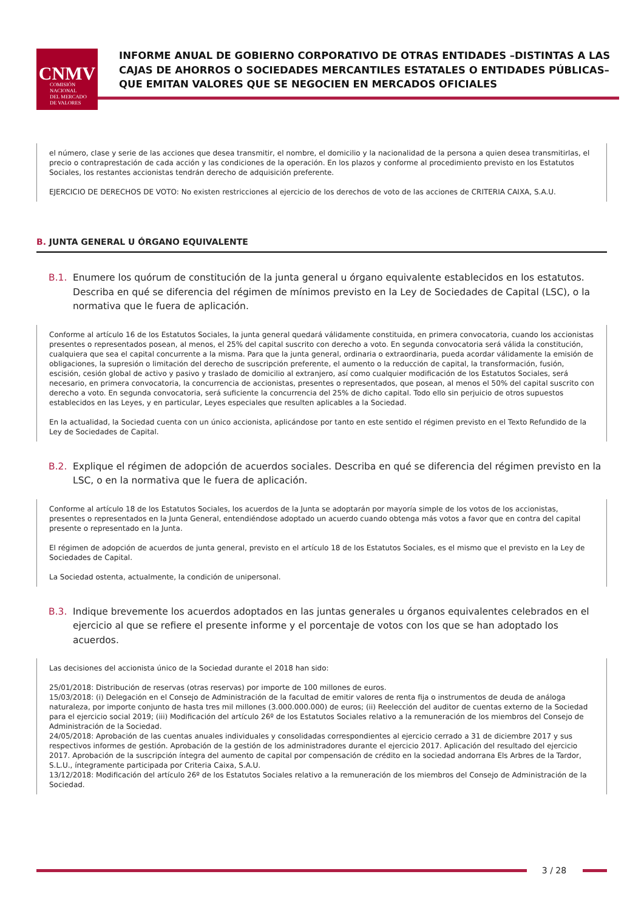CNMV
COMISIÓN
NACIONAL
DEL MERCADO
DE VALORES
INFORME ANUAL DE GOBIERNO CORPORATIVO DE OTRAS ENTIDADES –DISTINTAS A LAS CAJAS DE AHORROS O SOCIEDADES MERCANTILES ESTATALES O ENTIDADES PÚBLICAS– QUE EMITAN VALORES QUE SE NEGOCIEN EN MERCADOS OFICIALES
el número, clase y serie de las acciones que desea transmitir, el nombre, el domicilio y la nacionalidad de la persona a quien desea transmitirlas, el precio o contraprestación de cada acción y las condiciones de la operación. En los plazos y conforme al procedimiento previsto en los Estatutos Sociales, los restantes accionistas tendrán derecho de adquisición preferente.
EJERCICIO DE DERECHOS DE VOTO: No existen restricciones al ejercicio de los derechos de voto de las acciones de CRITERIA CAIXA, S.A.U.
B. JUNTA GENERAL U ÓRGANO EQUIVALENTE
B.1. Enumere los quórum de constitución de la junta general u órgano equivalente establecidos en los estatutos. Describa en qué se diferencia del régimen de mínimos previsto en la Ley de Sociedades de Capital (LSC), o la normativa que le fuera de aplicación.
Conforme al artículo 16 de los Estatutos Sociales, la junta general quedará válidamente constituida, en primera convocatoria, cuando los accionistas presentes o representados posean, al menos, el 25% del capital suscrito con derecho a voto. En segunda convocatoria será válida la constitución, cualquiera que sea el capital concurrente a la misma. Para que la junta general, ordinaria o extraordinaria, pueda acordar válidamente la emisión de obligaciones, la supresión o limitación del derecho de suscripción preferente, el aumento o la reducción de capital, la transformación, fusión, escisión, cesión global de activo y pasivo y traslado de domicilio al extranjero, así como cualquier modificación de los Estatutos Sociales, será necesario, en primera convocatoria, la concurrencia de accionistas, presentes o representados, que posean, al menos el 50% del capital suscrito con derecho a voto. En segunda convocatoria, será suficiente la concurrencia del 25% de dicho capital. Todo ello sin perjuicio de otros supuestos establecidos en las Leyes, y en particular, Leyes especiales que resulten aplicables a la Sociedad.
En la actualidad, la Sociedad cuenta con un único accionista, aplicándose por tanto en este sentido el régimen previsto en el Texto Refundido de la Ley de Sociedades de Capital.
B.2. Explique el régimen de adopción de acuerdos sociales. Describa en qué se diferencia del régimen previsto en la LSC, o en la normativa que le fuera de aplicación.
Conforme al artículo 18 de los Estatutos Sociales, los acuerdos de la Junta se adoptarán por mayoría simple de los votos de los accionistas, presentes o representados en la Junta General, entendiéndose adoptado un acuerdo cuando obtenga más votos a favor que en contra del capital presente o representado en la Junta.
El régimen de adopción de acuerdos de junta general, previsto en el artículo 18 de los Estatutos Sociales, es el mismo que el previsto en la Ley de Sociedades de Capital.
La Sociedad ostenta, actualmente, la condición de unipersonal.
B.3. Indique brevemente los acuerdos adoptados en las juntas generales u órganos equivalentes celebrados en el ejercicio al que se refiere el presente informe y el porcentaje de votos con los que se han adoptado los acuerdos.
Las decisiones del accionista único de la Sociedad durante el 2018 han sido:
25/01/2018: Distribución de reservas (otras reservas) por importe de 100 millones de euros.
15/03/2018: (i) Delegación en el Consejo de Administración de la facultad de emitir valores de renta fija o instrumentos de deuda de análoga naturaleza, por importe conjunto de hasta tres mil millones (3.000.000.000) de euros; (ii) Reelección del auditor de cuentas externo de la Sociedad para el ejercicio social 2019; (iii) Modificación del artículo 26º de los Estatutos Sociales relativo a la remuneración de los miembros del Consejo de Administración de la Sociedad.
24/05/2018: Aprobación de las cuentas anuales individuales y consolidadas correspondientes al ejercicio cerrado a 31 de diciembre 2017 y sus respectivos informes de gestión. Aprobación de la gestión de los administradores durante el ejercicio 2017. Aplicación del resultado del ejercicio 2017. Aprobación de la suscripción íntegra del aumento de capital por compensación de crédito en la sociedad andorrana Els Arbres de la Tardor, S.L.U., íntegramente participada por Criteria Caixa, S.A.U.
13/12/2018: Modificación del artículo 26º de los Estatutos Sociales relativo a la remuneración de los miembros del Consejo de Administración de la Sociedad.
3 / 28